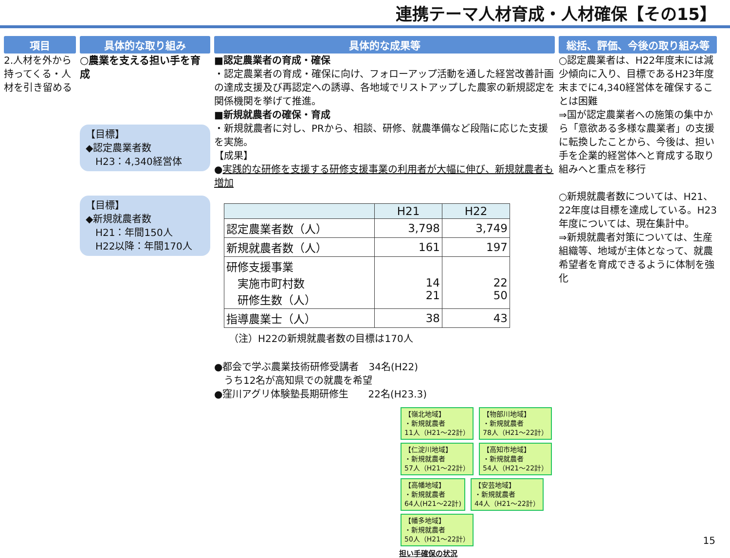連携テーマ人材育成・人材確保【その15】
項目
2.人材を外から持ってくる・人材を引き留める
具体的な取り組み
○農業を支える担い手を育成
【目標】
◆認定農業者数
　H23：4,340経営体
【目標】
◆新規就農者数
　H21：年間150人
　H22以降：年間170人
具体的な成果等
■認定農業者の育成・確保
・認定農業者の育成・確保に向け、フォローアップ活動を通した経営改善計画の達成支援及び再認定への誘導、各地域でリストアップした農家の新規認定を関係機関を挙げて推進。
■新規就農者の確保・育成
・新規就農者に対し、PRから、相談、研修、就農準備など段階に応じた支援を実施。
【成果】
●実践的な研修を支援する研修支援事業の利用者が大幅に伸び、新規就農者も増加
| | H21 | H22 |
| --- | --- | --- |
| 認定農業者数（人） | 3,798 | 3,749 |
| 新規就農者数（人） | 161 | 197 |
| 研修支援事業 実施市町村数 研修生数（人） | 14 21 | 22 50 |
| 指導農業士（人） | 38 | 43 |
（注）H22の新規就農者数の目標は170人
●都会で学ぶ農業技術研修受講者　34名(H22)
　うち12名が高知県での就農を希望
●窪川アグリ体験塾長期研修生　　22名(H23.3)
【嶺北地域】
・新規就農者
11人（H21～22計） 【物部川地域】
・新規就農者
78人（H21～22計） 【仁淀川地域】
・新規就農者
57人（H21～22計） 【高知市地域】
・新規就農者
54人（H21～22計） 【高幡地域】
・新規就農者
64人(H21～22計) 【安芸地域】
・新規就農者
44人（H21～22計） 【幡多地域】
・新規就農者
50人（H21～22計）
担い手確保の状況
総括、評価、今後の取り組み等
○認定農業者は、H22年度末には減少傾向に入り、目標であるH23年度末までに4,340経営体を確保することは困難
⇒国が認定農業者への施策の集中から「意欲ある多様な農業者」の支援に転換したことから、今後は、担い手を企業的経営体へと育成する取り組みへと重点を移行
○新規就農者数については、H21、22年度は目標を達成している。H23年度については、現在集計中。
⇒新規就農者対策については、生産組織等、地域が主体となって、就農希望者を育成できるように体制を強化
15